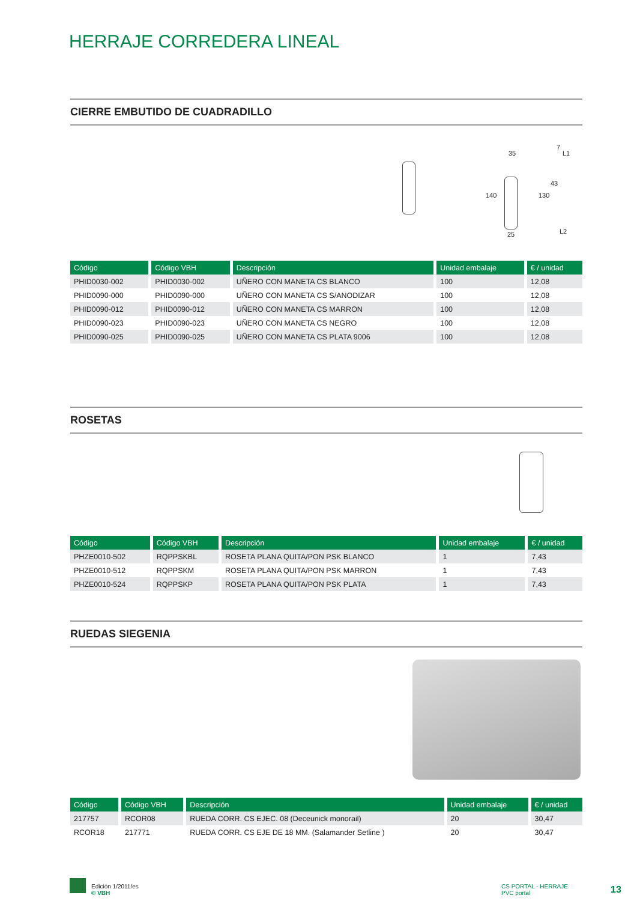HERRAJE CORREDERA LINEAL
CIERRE EMBUTIDO DE CUADRADILLO
35
140
25
130
43
7
L1
L2
| Código | Código VBH | Descripción | Unidad embalaje | € / unidad |
| --- | --- | --- | --- | --- |
| PHID0030-002 | PHID0030-002 | UÑERO CON MANETA CS BLANCO | 100 | 12,08 |
| PHID0090-000 | PHID0090-000 | UÑERO CON MANETA CS S/ANODIZAR | 100 | 12,08 |
| PHID0090-012 | PHID0090-012 | UÑERO CON MANETA CS MARRON | 100 | 12,08 |
| PHID0090-023 | PHID0090-023 | UÑERO CON MANETA CS NEGRO | 100 | 12,08 |
| PHID0090-025 | PHID0090-025 | UÑERO CON MANETA CS PLATA 9006 | 100 | 12,08 |
ROSETAS
| Código | Código VBH | Descripción | Unidad embalaje | € / unidad |
| --- | --- | --- | --- | --- |
| PHZE0010-502 | RQPPSKBL | ROSETA PLANA QUITA/PON PSK BLANCO | 1 | 7,43 |
| PHZE0010-512 | RQPPSKM | ROSETA PLANA QUITA/PON PSK MARRON | 1 | 7,43 |
| PHZE0010-524 | RQPPSKP | ROSETA PLANA QUITA/PON PSK PLATA | 1 | 7,43 |
RUEDAS SIEGENIA
| Código | Código VBH | Descripción | Unidad embalaje | € / unidad |
| --- | --- | --- | --- | --- |
| 217757 | RCOR08 | RUEDA CORR. CS EJEC. 08 (Deceunick monorail) | 20 | 30,47 |
| RCOR18 | 217771 | RUEDA CORR. CS EJE DE 18 MM. (Salamander Setline ) | 20 | 30,47 |
Edición 1/2011/es
© VBH
CS PORTAL - HERRAJE
PVC portal
13